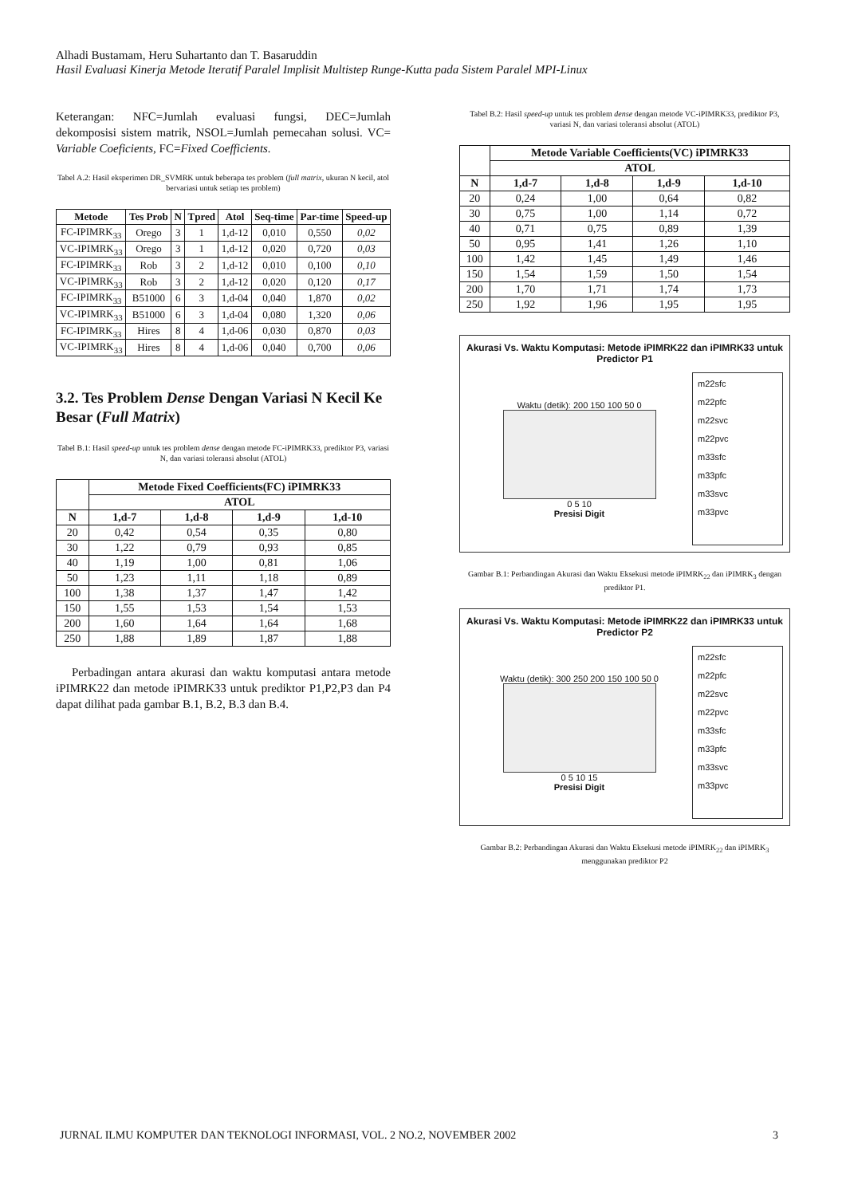Alhadi Bustamam, Heru Suhartanto dan T. Basaruddin
Hasil Evaluasi Kinerja Metode Iteratif Paralel Implisit Multistep Runge-Kutta pada Sistem Paralel MPI-Linux
Keterangan: NFC=Jumlah evaluasi fungsi, DEC=Jumlah dekomposisi sistem matrik, NSOL=Jumlah pemecahan solusi. VC= Variable Coeficients, FC=Fixed Coefficients.
Tabel A.2: Hasil eksperimen DR_SVMRK untuk beberapa tes problem (full matrix, ukuran N kecil, atol bervariasi untuk setiap tes problem)
| Metode | Tes Prob | N | Tpred | Atol | Seq-time | Par-time | Speed-up |
| --- | --- | --- | --- | --- | --- | --- | --- |
| FC-IPIMRK<sub>33</sub> | Orego | 3 | 1 | 1,d-12 | 0,010 | 0,550 | 0,02 |
| VC-IPIMRK<sub>33</sub> | Orego | 3 | 1 | 1,d-12 | 0,020 | 0,720 | 0,03 |
| FC-IPIMRK<sub>33</sub> | Rob | 3 | 2 | 1,d-12 | 0,010 | 0,100 | 0,10 |
| VC-IPIMRK<sub>33</sub> | Rob | 3 | 2 | 1,d-12 | 0,020 | 0,120 | 0,17 |
| FC-IPIMRK<sub>33</sub> | B51000 | 6 | 3 | 1,d-04 | 0,040 | 1,870 | 0,02 |
| VC-IPIMRK<sub>33</sub> | B51000 | 6 | 3 | 1,d-04 | 0,080 | 1,320 | 0,06 |
| FC-IPIMRK<sub>33</sub> | Hires | 8 | 4 | 1,d-06 | 0,030 | 0,870 | 0,03 |
| VC-IPIMRK<sub>33</sub> | Hires | 8 | 4 | 1,d-06 | 0,040 | 0,700 | 0,06 |
3.2. Tes Problem Dense Dengan Variasi N Kecil Ke Besar (Full Matrix)
Tabel B.1: Hasil speed-up untuk tes problem dense dengan metode FC-iPIMRK33, prediktor P3, variasi N, dan variasi toleransi absolut (ATOL)
| | Metode Fixed Coefficients(FC) iPIMRK33 | | | |
| --- | --- | --- | --- | --- |
| | ATOL | | | |
| N | 1,d-7 | 1,d-8 | 1,d-9 | 1,d-10 |
| 20 | 0,42 | 0,54 | 0,35 | 0,80 |
| 30 | 1,22 | 0,79 | 0,93 | 0,85 |
| 40 | 1,19 | 1,00 | 0,81 | 1,06 |
| 50 | 1,23 | 1,11 | 1,18 | 0,89 |
| 100 | 1,38 | 1,37 | 1,47 | 1,42 |
| 150 | 1,55 | 1,53 | 1,54 | 1,53 |
| 200 | 1,60 | 1,64 | 1,64 | 1,68 |
| 250 | 1,88 | 1,89 | 1,87 | 1,88 |
Perbadingan antara akurasi dan waktu komputasi antara metode iPIMRK22 dan metode iPIMRK33 untuk prediktor P1,P2,P3 dan P4 dapat dilihat pada gambar B.1, B.2, B.3 dan B.4.
Tabel B.2: Hasil speed-up untuk tes problem dense dengan metode VC-iPIMRK33, prediktor P3, variasi N, dan variasi toleransi absolut (ATOL)
| | Metode Variable Coefficients(VC) iPIMRK33 | | | |
| --- | --- | --- | --- | --- |
| | ATOL | | | |
| N | 1,d-7 | 1,d-8 | 1,d-9 | 1,d-10 |
| 20 | 0,24 | 1,00 | 0,64 | 0,82 |
| 30 | 0,75 | 1,00 | 1,14 | 0,72 |
| 40 | 0,71 | 0,75 | 0,89 | 1,39 |
| 50 | 0,95 | 1,41 | 1,26 | 1,10 |
| 100 | 1,42 | 1,45 | 1,49 | 1,46 |
| 150 | 1,54 | 1,59 | 1,50 | 1,54 |
| 200 | 1,70 | 1,71 | 1,74 | 1,73 |
| 250 | 1,92 | 1,96 | 1,95 | 1,95 |
Akurasi Vs. Waktu Komputasi: Metode iPIMRK22 dan iPIMRK33 untuk Predictor P1
Waktu (detik): 200 150 100 50 0
0 5 10
Presisi Digit
m22sfc
m22pfc
m22svc
m22pvc
m33sfc
m33pfc
m33svc
m33pvc
Gambar B.1: Perbandingan Akurasi dan Waktu Eksekusi metode iPIMRK<sub>22</sub> dan iPIMRK<sub>3</sub> dengan prediktor P1.
Akurasi Vs. Waktu Komputasi: Metode iPIMRK22 dan iPIMRK33 untuk Predictor P2
Waktu (detik): 300 250 200 150 100 50 0
0 5 10 15
Presisi Digit
m22sfc
m22pfc
m22svc
m22pvc
m33sfc
m33pfc
m33svc
m33pvc
Gambar B.2: Perbandingan Akurasi dan Waktu Eksekusi metode iPIMRK<sub>22</sub> dan iPIMRK<sub>3</sub> menggunakan prediktor P2
JURNAL ILMU KOMPUTER DAN TEKNOLOGI INFORMASI, VOL. 2 NO.2, NOVEMBER 2002 3